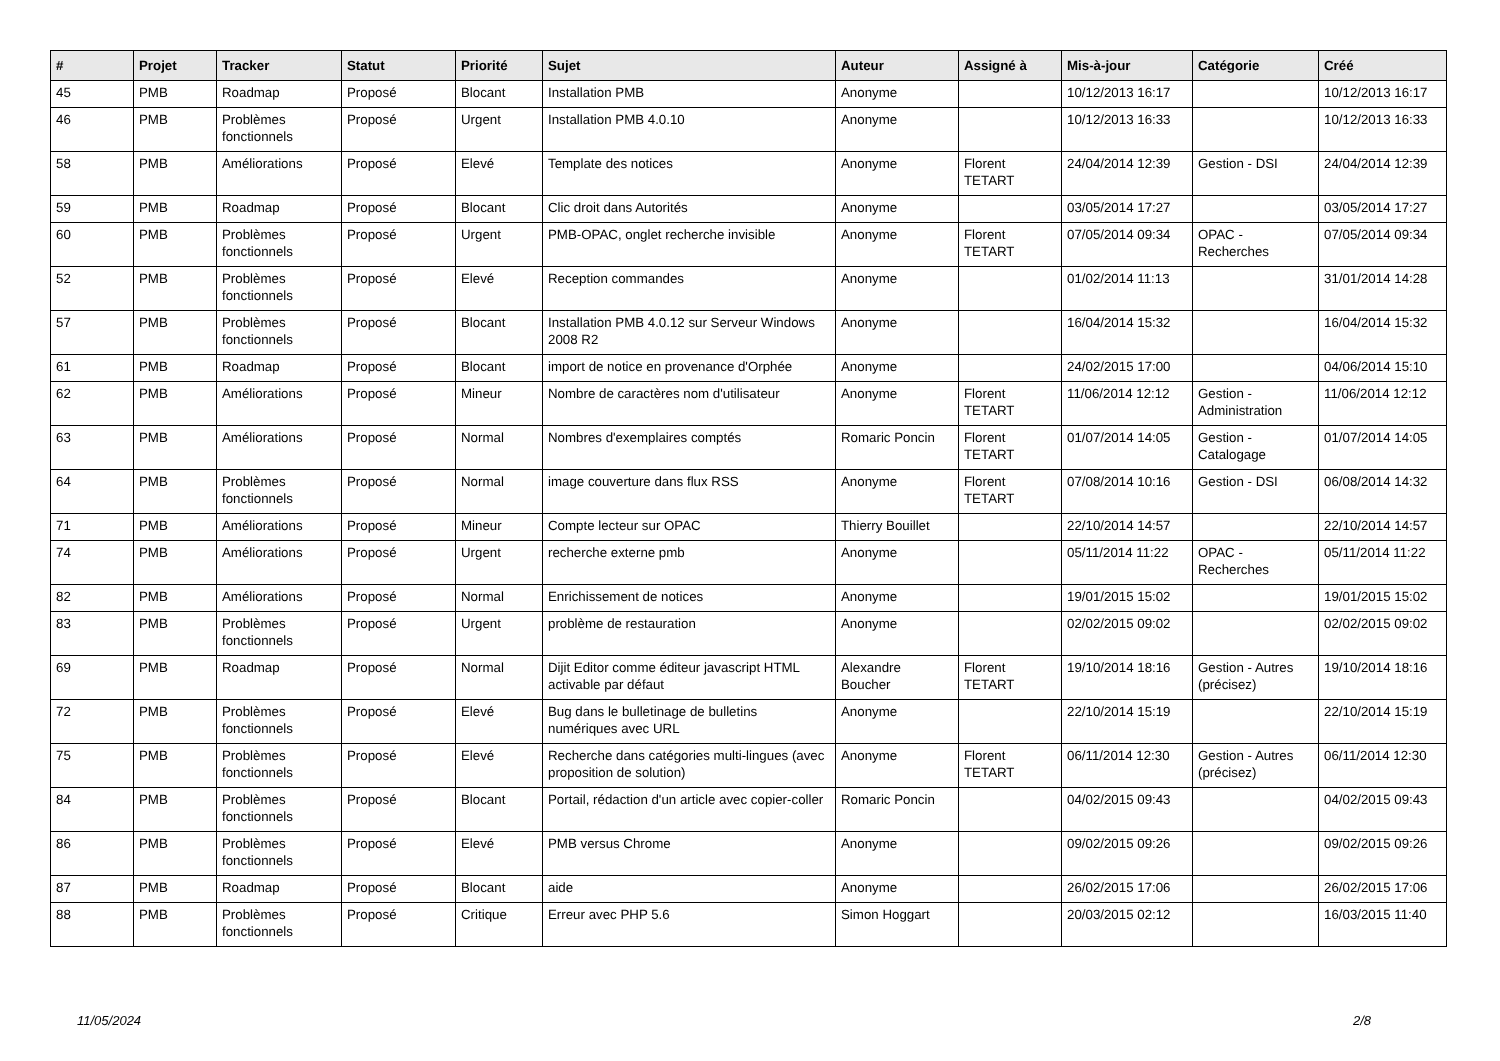| # | Projet | Tracker | Statut | Priorité | Sujet | Auteur | Assigné à | Mis-à-jour | Catégorie | Créé |
| --- | --- | --- | --- | --- | --- | --- | --- | --- | --- | --- |
| 45 | PMB | Roadmap | Proposé | Blocant | Installation PMB | Anonyme | | 10/12/2013 16:17 | | 10/12/2013 16:17 |
| 46 | PMB | Problèmes fonctionnels | Proposé | Urgent | Installation PMB 4.0.10 | Anonyme | | 10/12/2013 16:33 | | 10/12/2013 16:33 |
| 58 | PMB | Améliorations | Proposé | Elevé | Template des notices | Anonyme | Florent TETART | 24/04/2014 12:39 | Gestion - DSI | 24/04/2014 12:39 |
| 59 | PMB | Roadmap | Proposé | Blocant | Clic droit dans Autorités | Anonyme | | 03/05/2014 17:27 | | 03/05/2014 17:27 |
| 60 | PMB | Problèmes fonctionnels | Proposé | Urgent | PMB-OPAC, onglet recherche invisible | Anonyme | Florent TETART | 07/05/2014 09:34 | OPAC - Recherches | 07/05/2014 09:34 |
| 52 | PMB | Problèmes fonctionnels | Proposé | Elevé | Reception commandes | Anonyme | | 01/02/2014 11:13 | | 31/01/2014 14:28 |
| 57 | PMB | Problèmes fonctionnels | Proposé | Blocant | Installation PMB 4.0.12 sur Serveur Windows 2008 R2 | Anonyme | | 16/04/2014 15:32 | | 16/04/2014 15:32 |
| 61 | PMB | Roadmap | Proposé | Blocant | import de notice en provenance d'Orphée | Anonyme | | 24/02/2015 17:00 | | 04/06/2014 15:10 |
| 62 | PMB | Améliorations | Proposé | Mineur | Nombre de caractères nom d'utilisateur | Anonyme | Florent TETART | 11/06/2014 12:12 | Gestion - Administration | 11/06/2014 12:12 |
| 63 | PMB | Améliorations | Proposé | Normal | Nombres d'exemplaires comptés | Romaric Poncin | Florent TETART | 01/07/2014 14:05 | Gestion - Catalogage | 01/07/2014 14:05 |
| 64 | PMB | Problèmes fonctionnels | Proposé | Normal | image couverture dans flux RSS | Anonyme | Florent TETART | 07/08/2014 10:16 | Gestion - DSI | 06/08/2014 14:32 |
| 71 | PMB | Améliorations | Proposé | Mineur | Compte lecteur sur OPAC | Thierry Bouillet | | 22/10/2014 14:57 | | 22/10/2014 14:57 |
| 74 | PMB | Améliorations | Proposé | Urgent | recherche externe pmb | Anonyme | | 05/11/2014 11:22 | OPAC - Recherches | 05/11/2014 11:22 |
| 82 | PMB | Améliorations | Proposé | Normal | Enrichissement de notices | Anonyme | | 19/01/2015 15:02 | | 19/01/2015 15:02 |
| 83 | PMB | Problèmes fonctionnels | Proposé | Urgent | problème de restauration | Anonyme | | 02/02/2015 09:02 | | 02/02/2015 09:02 |
| 69 | PMB | Roadmap | Proposé | Normal | Dijit Editor comme éditeur javascript HTML activable par défaut | Alexandre Boucher | Florent TETART | 19/10/2014 18:16 | Gestion - Autres (précisez) | 19/10/2014 18:16 |
| 72 | PMB | Problèmes fonctionnels | Proposé | Elevé | Bug dans le bulletinage de bulletins numériques avec URL | Anonyme | | 22/10/2014 15:19 | | 22/10/2014 15:19 |
| 75 | PMB | Problèmes fonctionnels | Proposé | Elevé | Recherche dans catégories multi-lingues (avec proposition de solution) | Anonyme | Florent TETART | 06/11/2014 12:30 | Gestion - Autres (précisez) | 06/11/2014 12:30 |
| 84 | PMB | Problèmes fonctionnels | Proposé | Blocant | Portail, rédaction d'un article avec copier-coller | Romaric Poncin | | 04/02/2015 09:43 | | 04/02/2015 09:43 |
| 86 | PMB | Problèmes fonctionnels | Proposé | Elevé | PMB versus Chrome | Anonyme | | 09/02/2015 09:26 | | 09/02/2015 09:26 |
| 87 | PMB | Roadmap | Proposé | Blocant | aide | Anonyme | | 26/02/2015 17:06 | | 26/02/2015 17:06 |
| 88 | PMB | Problèmes fonctionnels | Proposé | Critique | Erreur avec PHP 5.6 | Simon Hoggart | | 20/03/2015 02:12 | | 16/03/2015 11:40 |
11/05/2024 2/8